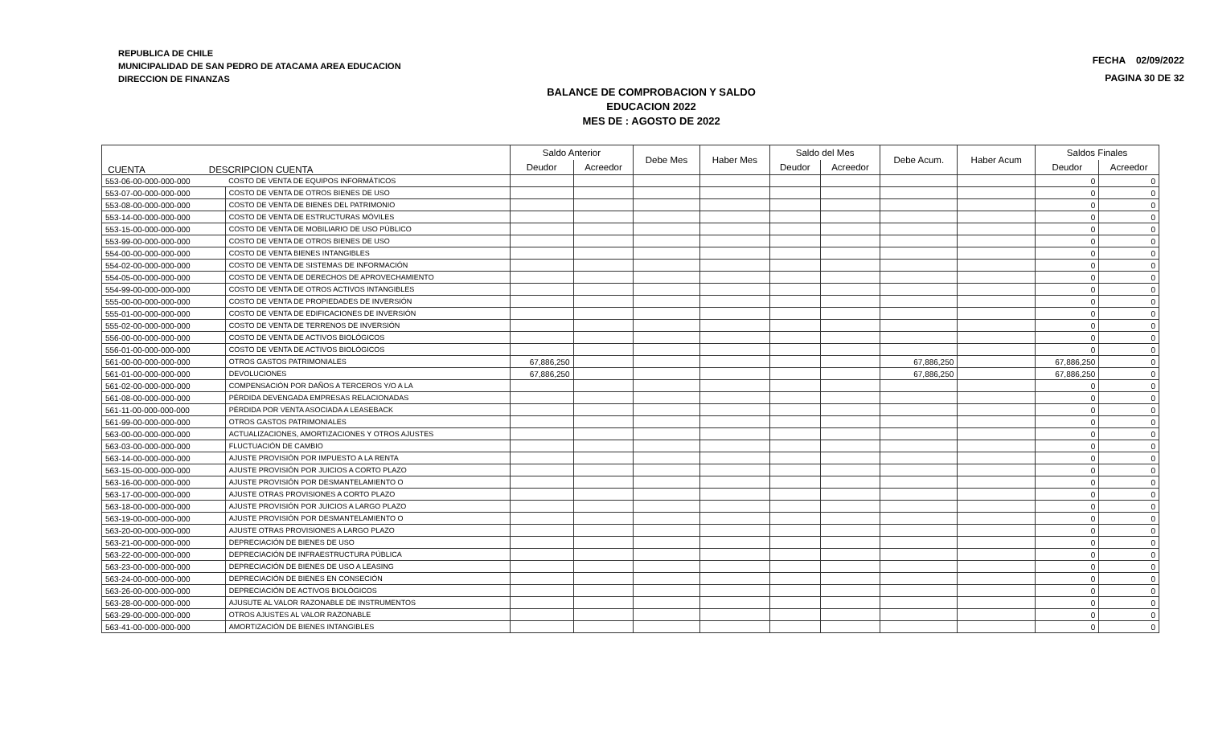REPUBLICA DE CHILE
MUNICIPALIDAD DE SAN PEDRO DE ATACAMA AREA EDUCACION
DIRECCION DE FINANZAS
FECHA 02/09/2022
PAGINA 30 DE 32
BALANCE DE COMPROBACION Y SALDO
EDUCACION 2022
MES DE : AGOSTO DE 2022
| CUENTA DESCRIPCION CUENTA | | Saldo Anterior | | Debe Mes | Haber Mes | Saldo del Mes | | Debe Acum. | Haber Acum | Saldos Finales | |
| --- | --- | --- | --- | --- | --- | --- | --- | --- | --- | --- | --- |
| | | Deudor | Acreedor | | | Deudor | Acreedor | | | Deudor | Acreedor |
| 553-06-00-000-000-000 | COSTO DE VENTA DE EQUIPOS INFORMÁTICOS | | | | | | | | | 0 | 0 |
| 553-07-00-000-000-000 | COSTO DE VENTA DE OTROS BIENES DE USO | | | | | | | | | 0 | 0 |
| 553-08-00-000-000-000 | COSTO DE VENTA DE BIENES DEL PATRIMONIO | | | | | | | | | 0 | 0 |
| 553-14-00-000-000-000 | COSTO DE VENTA DE ESTRUCTURAS MÓVILES | | | | | | | | | 0 | 0 |
| 553-15-00-000-000-000 | COSTO DE VENTA DE MOBILIARIO DE USO PÚBLICO | | | | | | | | | 0 | 0 |
| 553-99-00-000-000-000 | COSTO DE VENTA DE OTROS BIENES DE USO | | | | | | | | | 0 | 0 |
| 554-00-00-000-000-000 | COSTO DE VENTA BIENES INTANGIBLES | | | | | | | | | 0 | 0 |
| 554-02-00-000-000-000 | COSTO DE VENTA DE SISTEMAS DE INFORMACIÓN | | | | | | | | | 0 | 0 |
| 554-05-00-000-000-000 | COSTO DE VENTA DE DERECHOS DE APROVECHAMIENTO | | | | | | | | | 0 | 0 |
| 554-99-00-000-000-000 | COSTO DE VENTA DE OTROS ACTIVOS INTANGIBLES | | | | | | | | | 0 | 0 |
| 555-00-00-000-000-000 | COSTO DE VENTA DE PROPIEDADES DE INVERSIÓN | | | | | | | | | 0 | 0 |
| 555-01-00-000-000-000 | COSTO DE VENTA DE EDIFICACIONES DE INVERSIÓN | | | | | | | | | 0 | 0 |
| 555-02-00-000-000-000 | COSTO DE VENTA DE TERRENOS DE INVERSIÓN | | | | | | | | | 0 | 0 |
| 556-00-00-000-000-000 | COSTO DE VENTA DE ACTIVOS BIOLÓGICOS | | | | | | | | | 0 | 0 |
| 556-01-00-000-000-000 | COSTO DE VENTA DE ACTIVOS BIOLÓGICOS | | | | | | | | | 0 | 0 |
| 561-00-00-000-000-000 | OTROS GASTOS PATRIMONIALES | 67,886,250 | | | | | | 67,886,250 | | 67,886,250 | 0 |
| 561-01-00-000-000-000 | DEVOLUCIONES | 67,886,250 | | | | | | 67,886,250 | | 67,886,250 | 0 |
| 561-02-00-000-000-000 | COMPENSACIÓN POR DAÑOS A TERCEROS Y/O A LA | | | | | | | | | 0 | 0 |
| 561-08-00-000-000-000 | PÉRDIDA DEVENGADA EMPRESAS RELACIONADAS | | | | | | | | | 0 | 0 |
| 561-11-00-000-000-000 | PÉRDIDA POR VENTA ASOCIADA A LEASEBACK | | | | | | | | | 0 | 0 |
| 561-99-00-000-000-000 | OTROS GASTOS PATRIMONIALES | | | | | | | | | 0 | 0 |
| 563-00-00-000-000-000 | ACTUALIZACIONES, AMORTIZACIONES Y OTROS AJUSTES | | | | | | | | | 0 | 0 |
| 563-03-00-000-000-000 | FLUCTUACIÓN DE CAMBIO | | | | | | | | | 0 | 0 |
| 563-14-00-000-000-000 | AJUSTE PROVISIÓN POR IMPUESTO A LA RENTA | | | | | | | | | 0 | 0 |
| 563-15-00-000-000-000 | AJUSTE PROVISIÓN POR JUICIOS A CORTO PLAZO | | | | | | | | | 0 | 0 |
| 563-16-00-000-000-000 | AJUSTE PROVISIÓN POR DESMANTELAMIENTO O | | | | | | | | | 0 | 0 |
| 563-17-00-000-000-000 | AJUSTE OTRAS PROVISIONES A CORTO PLAZO | | | | | | | | | 0 | 0 |
| 563-18-00-000-000-000 | AJUSTE PROVISIÓN POR JUICIOS A LARGO PLAZO | | | | | | | | | 0 | 0 |
| 563-19-00-000-000-000 | AJUSTE PROVISIÓN POR DESMANTELAMIENTO O | | | | | | | | | 0 | 0 |
| 563-20-00-000-000-000 | AJUSTE OTRAS PROVISIONES A LARGO PLAZO | | | | | | | | | 0 | 0 |
| 563-21-00-000-000-000 | DEPRECIACIÓN DE BIENES DE USO | | | | | | | | | 0 | 0 |
| 563-22-00-000-000-000 | DEPRECIACIÓN DE INFRAESTRUCTURA PÚBLICA | | | | | | | | | 0 | 0 |
| 563-23-00-000-000-000 | DEPRECIACIÓN DE BIENES DE USO A LEASING | | | | | | | | | 0 | 0 |
| 563-24-00-000-000-000 | DEPRECIACIÓN DE BIENES EN CONSECIÓN | | | | | | | | | 0 | 0 |
| 563-26-00-000-000-000 | DEPRECIACIÓN DE ACTIVOS BIOLÓGICOS | | | | | | | | | 0 | 0 |
| 563-28-00-000-000-000 | AJUSUTE AL VALOR RAZONABLE DE INSTRUMENTOS | | | | | | | | | 0 | 0 |
| 563-29-00-000-000-000 | OTROS AJUSTES AL VALOR RAZONABLE | | | | | | | | | 0 | 0 |
| 563-41-00-000-000-000 | AMORTIZACIÓN DE BIENES INTANGIBLES | | | | | | | | | 0 | 0 |